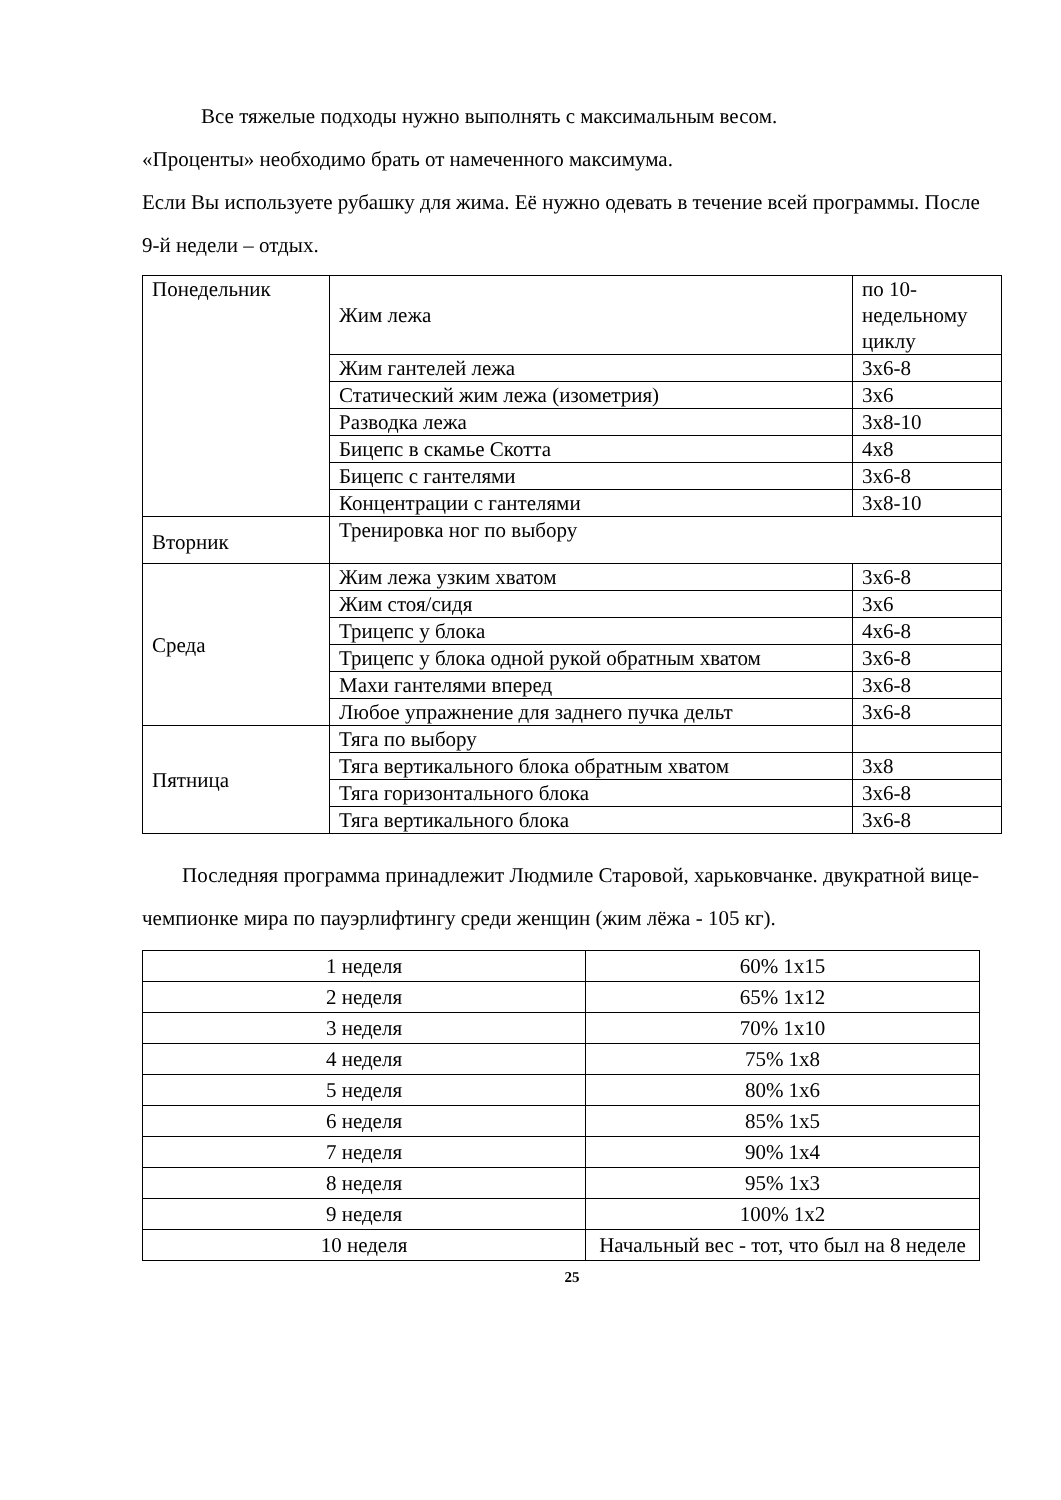Все тяжелые подходы нужно выполнять с максимальным весом.
«Проценты» необходимо брать от намеченного максимума.
Если Вы используете рубашку для жима. Её нужно одевать в течение всей программы. После 9-й недели – отдых.
| Понедельник | Жим лежа | по 10-недельному циклу |
| | Жим гантелей лежа | 3х6-8 |
| | Статический жим лежа (изометрия) | 3х6 |
| | Разводка лежа | 3х8-10 |
| | Бицепс в скамье Скотта | 4х8 |
| | Бицепс с гантелями | 3х6-8 |
| | Концентрации с гантелями | 3х8-10 |
| Вторник | Тренировка ног по выбору | |
| Среда | Жим лежа узким хватом | 3х6-8 |
| | Жим стоя/сидя | 3х6 |
| | Трицепс у блока | 4х6-8 |
| | Трицепс у блока одной рукой обратным хватом | 3х6-8 |
| | Махи гантелями вперед | 3х6-8 |
| | Любое упражнение для заднего пучка дельт | 3х6-8 |
| Пятница | Тяга по выбору | |
| | Тяга вертикального блока обратным хватом | 3х8 |
| | Тяга горизонтального блока | 3х6-8 |
| | Тяга вертикального блока | 3х6-8 |
Последняя программа принадлежит Людмиле Старовой, харьковчанке. двукратной вице-чемпионке мира по пауэрлифтингу среди женщин (жим лёжа - 105 кг).
| 1 неделя | 60% 1х15 |
| 2 неделя | 65% 1х12 |
| 3 неделя | 70% 1х10 |
| 4 неделя | 75% 1х8 |
| 5 неделя | 80% 1х6 |
| 6 неделя | 85% 1х5 |
| 7 неделя | 90% 1х4 |
| 8 неделя | 95% 1х3 |
| 9 неделя | 100% 1х2 |
| 10 неделя | Начальный вес - тот, что был на 8 неделе |
25